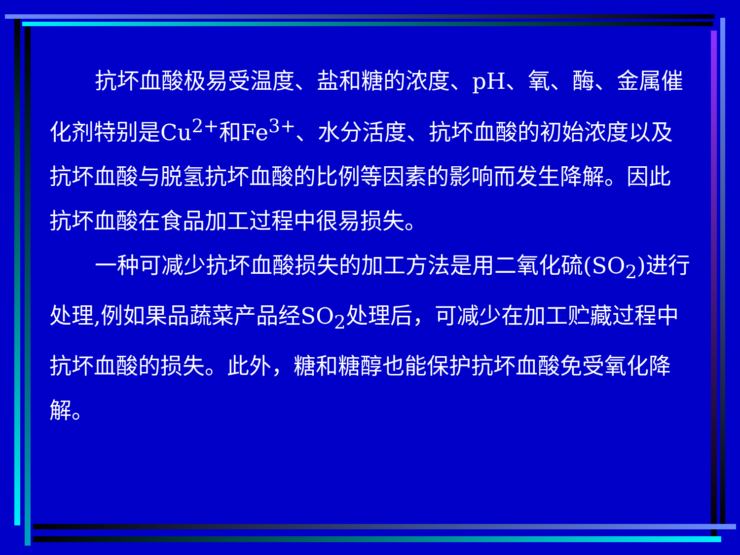抗坏血酸极易受温度、盐和糖的浓度、pH、氧、酶、金属催化剂特别是Cu<sup>2+</sup>和Fe<sup>3+</sup>、水分活度、抗坏血酸的初始浓度以及抗坏血酸与脱氢抗坏血酸的比例等因素的影响而发生降解。因此抗坏血酸在食品加工过程中很易损失。
一种可减少抗坏血酸损失的加工方法是用二氧化硫(SO<sub>2</sub>)进行处理,例如果品蔬菜产品经SO<sub>2</sub>处理后，可减少在加工贮藏过程中抗坏血酸的损失。此外，糖和糖醇也能保护抗坏血酸免受氧化降解。